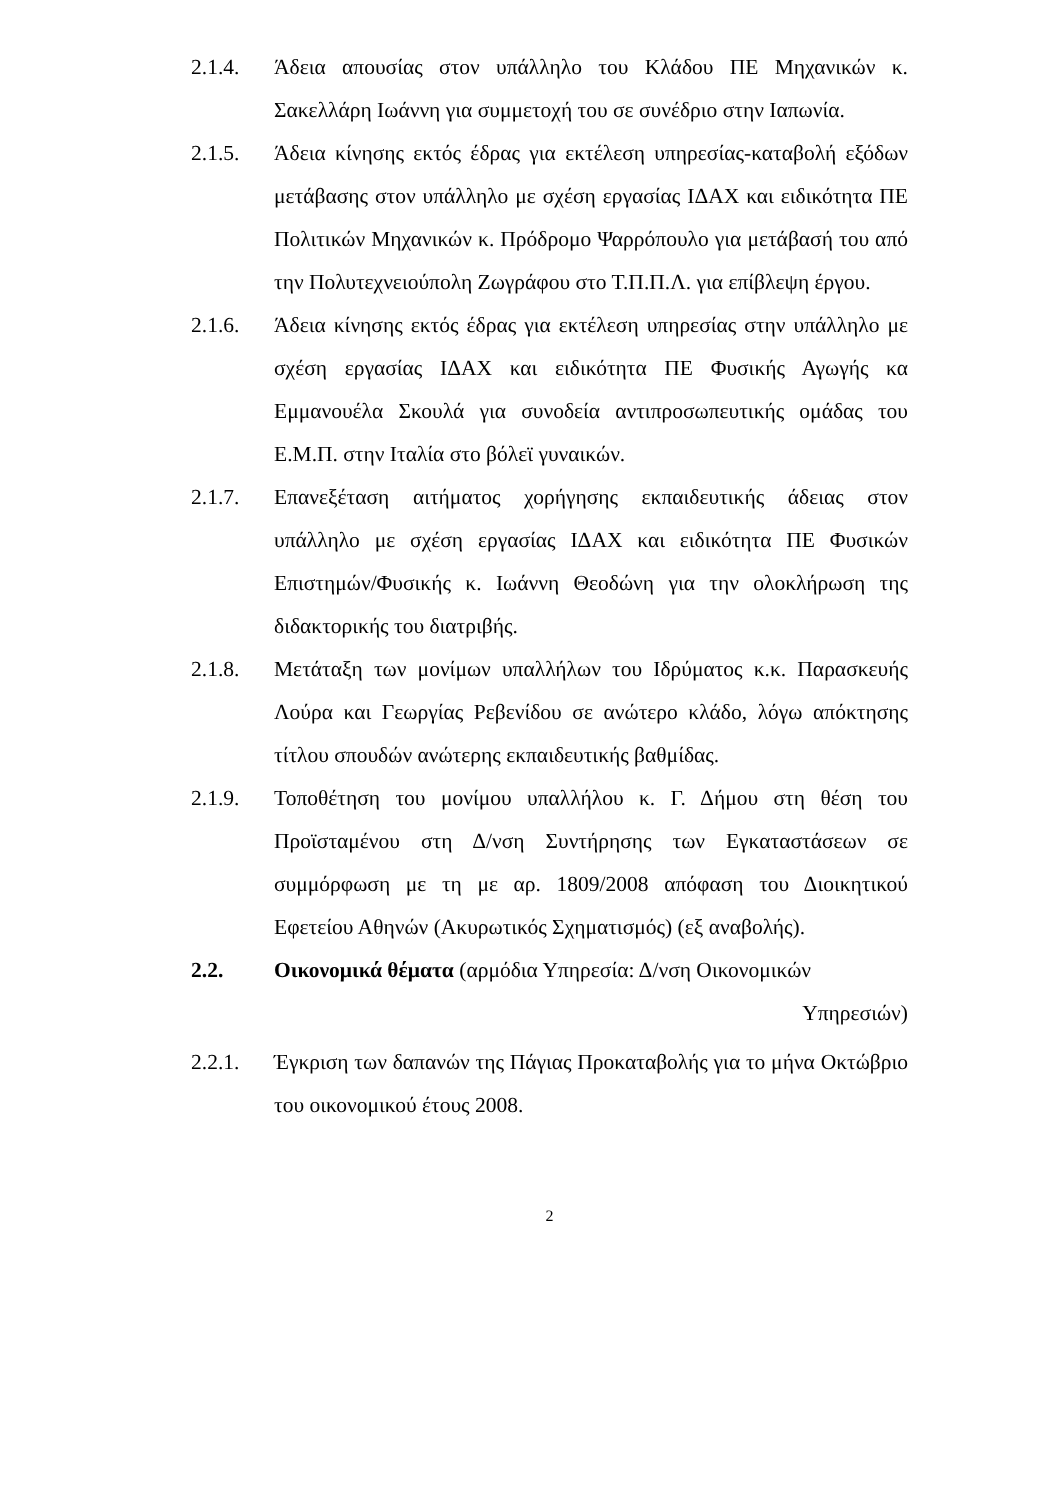2.1.4. Άδεια απουσίας στον υπάλληλο του Κλάδου ΠΕ Μηχανικών κ. Σακελλάρη Ιωάννη για συμμετοχή του σε συνέδριο στην Ιαπωνία.
2.1.5. Άδεια κίνησης εκτός έδρας για εκτέλεση υπηρεσίας-καταβολή εξόδων μετάβασης στον υπάλληλο με σχέση εργασίας ΙΔΑΧ και ειδικότητα ΠΕ Πολιτικών Μηχανικών κ. Πρόδρομο Ψαρρόπουλο για μετάβασή του από την Πολυτεχνειούπολη Ζωγράφου στο Τ.Π.Π.Λ. για επίβλεψη έργου.
2.1.6. Άδεια κίνησης εκτός έδρας για εκτέλεση υπηρεσίας στην υπάλληλο με σχέση εργασίας ΙΔΑΧ και ειδικότητα ΠΕ Φυσικής Αγωγής κα Εμμανουέλα Σκουλά για συνοδεία αντιπροσωπευτικής ομάδας του Ε.Μ.Π. στην Ιταλία στο βόλεϊ γυναικών.
2.1.7. Επανεξέταση αιτήματος χορήγησης εκπαιδευτικής άδειας στον υπάλληλο με σχέση εργασίας ΙΔΑΧ και ειδικότητα ΠΕ Φυσικών Επιστημών/Φυσικής κ. Ιωάννη Θεοδώνη για την ολοκλήρωση της διδακτορικής του διατριβής.
2.1.8. Μετάταξη των μονίμων υπαλλήλων του Ιδρύματος κ.κ. Παρασκευής Λούρα και Γεωργίας Ρεβενίδου σε ανώτερο κλάδο, λόγω απόκτησης τίτλου σπουδών ανώτερης εκπαιδευτικής βαθμίδας.
2.1.9. Τοποθέτηση του μονίμου υπαλλήλου κ. Γ. Δήμου στη θέση του Προϊσταμένου στη Δ/νση Συντήρησης των Εγκαταστάσεων σε συμμόρφωση με τη με αρ. 1809/2008 απόφαση του Διοικητικού Εφετείου Αθηνών (Ακυρωτικός Σχηματισμός) (εξ αναβολής).
2.2. Οικονομικά θέματα (αρμόδια Υπηρεσία: Δ/νση Οικονομικών
Υπηρεσιών)
2.2.1. Έγκριση των δαπανών της Πάγιας Προκαταβολής για το μήνα Οκτώβριο του οικονομικού έτους 2008.
2